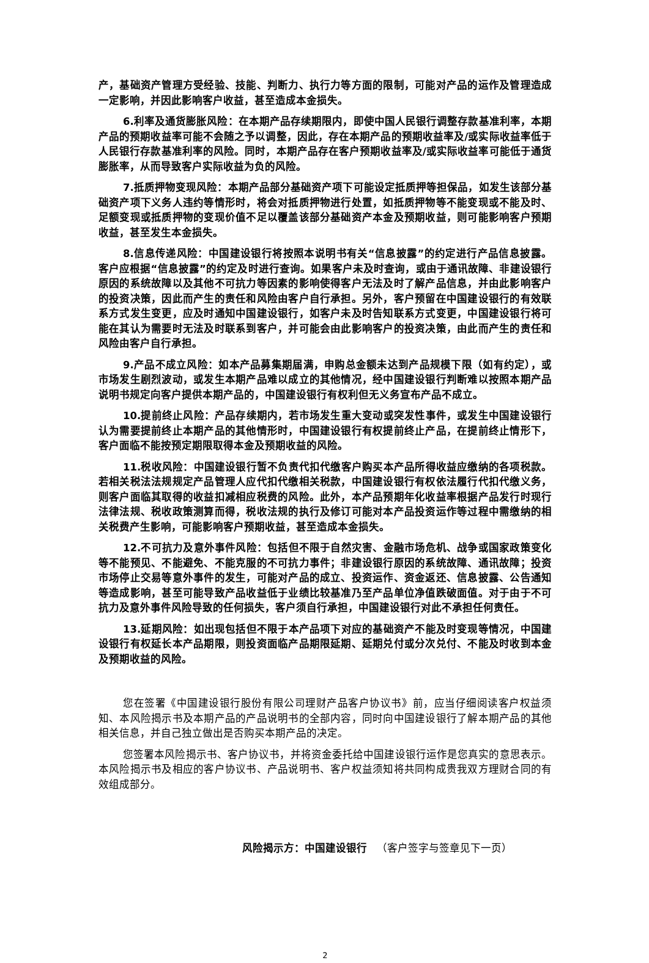产，基础资产管理方受经验、技能、判断力、执行力等方面的限制，可能对产品的运作及管理造成一定影响，并因此影响客户收益，甚至造成本金损失。
6.利率及通货膨胀风险：在本期产品存续期限内，即使中国人民银行调整存款基准利率，本期产品的预期收益率可能不会随之予以调整，因此，存在本期产品的预期收益率及/或实际收益率低于人民银行存款基准利率的风险。同时，本期产品存在客户预期收益率及/或实际收益率可能低于通货膨胀率，从而导致客户实际收益为负的风险。
7.抵质押物变现风险：本期产品部分基础资产项下可能设定抵质押等担保品，如发生该部分基础资产项下义务人违约等情形时，将会对抵质押物进行处置，如抵质押物等不能变现或不能及时、足额变现或抵质押物的变现价值不足以覆盖该部分基础资产本金及预期收益，则可能影响客户预期收益，甚至发生本金损失。
8.信息传递风险：中国建设银行将按照本说明书有关“信息披露”的约定进行产品信息披露。客户应根据“信息披露”的约定及时进行查询。如果客户未及时查询，或由于通讯故障、非建设银行原因的系统故障以及其他不可抗力等因素的影响使得客户无法及时了解产品信息，并由此影响客户的投资决策，因此而产生的责任和风险由客户自行承担。另外，客户预留在中国建设银行的有效联系方式发生变更，应及时通知中国建设银行，如客户未及时告知联系方式变更，中国建设银行将可能在其认为需要时无法及时联系到客户，并可能会由此影响客户的投资决策，由此而产生的责任和风险由客户自行承担。
9.产品不成立风险：如本产品募集期届满，申购总金额未达到产品规模下限（如有约定），或市场发生剧烈波动，或发生本期产品难以成立的其他情况，经中国建设银行判断难以按照本期产品说明书规定向客户提供本期产品的，中国建设银行有权利但无义务宣布产品不成立。
10.提前终止风险：产品存续期内，若市场发生重大变动或突发性事件，或发生中国建设银行认为需要提前终止本期产品的其他情形时，中国建设银行有权提前终止产品，在提前终止情形下，客户面临不能按预定期限取得本金及预期收益的风险。
11.税收风险：中国建设银行暂不负责代扣代缴客户购买本产品所得收益应缴纳的各项税款。若相关税法法规规定产品管理人应代扣代缴相关税款，中国建设银行有权依法履行代扣代缴义务，则客户面临其取得的收益扣减相应税费的风险。此外，本产品预期年化收益率根据产品发行时现行法律法规、税收政策测算而得，税收法规的执行及修订可能对本产品投资运作等过程中需缴纳的相关税费产生影响，可能影响客户预期收益，甚至造成本金损失。
12.不可抗力及意外事件风险：包括但不限于自然灾害、金融市场危机、战争或国家政策变化等不能预见、不能避免、不能克服的不可抗力事件；非建设银行原因的系统故障、通讯故障；投资市场停止交易等意外事件的发生，可能对产品的成立、投资运作、资金返还、信息披露、公告通知等造成影响，甚至可能导致产品收益低于业绩比较基准乃至产品单位净值跌破面值。对于由于不可抗力及意外事件风险导致的任何损失，客户须自行承担，中国建设银行对此不承担任何责任。
13.延期风险：如出现包括但不限于本产品项下对应的基础资产不能及时变现等情况，中国建设银行有权延长本产品期限，则投资面临产品期限延期、延期兑付或分次兑付、不能及时收到本金及预期收益的风险。
您在签署《中国建设银行股份有限公司理财产品客户协议书》前，应当仔细阅读客户权益须知、本风险揭示书及本期产品的产品说明书的全部内容，同时向中国建设银行了解本期产品的其他相关信息，并自己独立做出是否购买本期产品的决定。
您签署本风险揭示书、客户协议书，并将资金委托给中国建设银行运作是您真实的意思表示。本风险揭示书及相应的客户协议书、产品说明书、客户权益须知将共同构成贵我双方理财合同的有效组成部分。
风险揭示方：中国建设银行 （客户签字与签章见下一页）
2